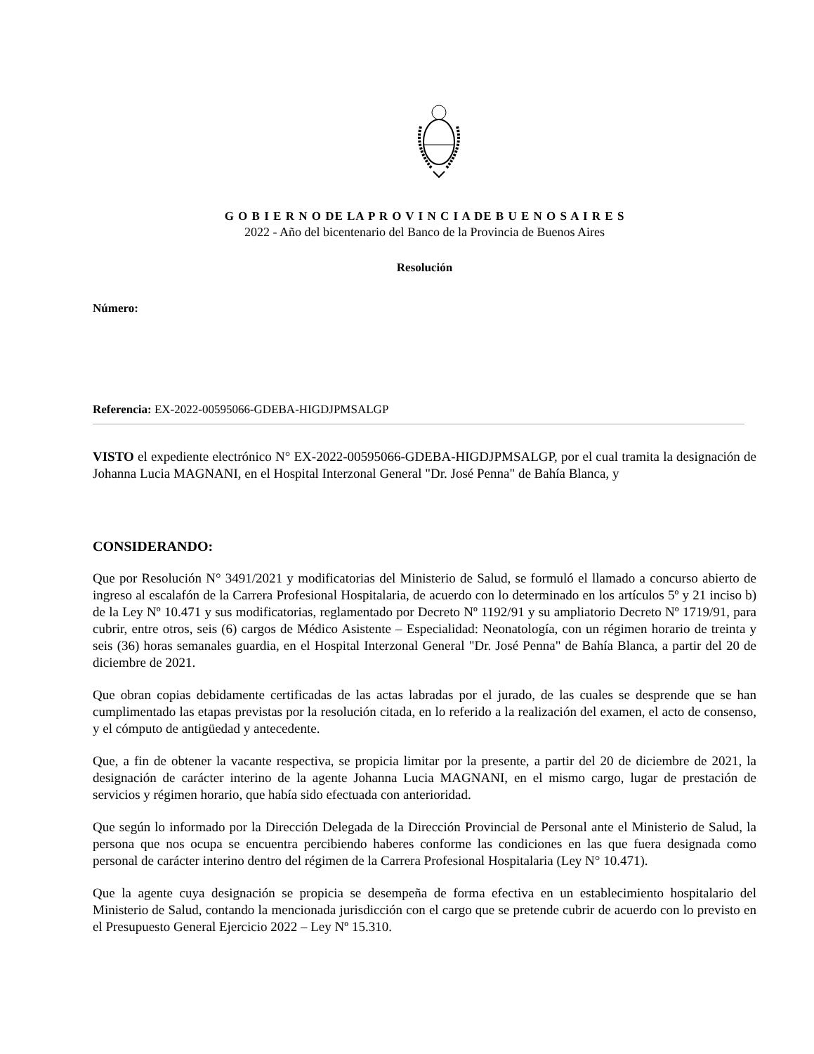G O B I E R N O DE LA P R O V I N C I A DE B U E N O S A I R E S
2022 - Año del bicentenario del Banco de la Provincia de Buenos Aires
Resolución
Número:
Referencia: EX-2022-00595066-GDEBA-HIGDJPMSALGP
VISTO el expediente electrónico N° EX-2022-00595066-GDEBA-HIGDJPMSALGP, por el cual tramita la designación de Johanna Lucia MAGNANI, en el Hospital Interzonal General "Dr. José Penna" de Bahía Blanca, y
CONSIDERANDO:
Que por Resolución N° 3491/2021 y modificatorias del Ministerio de Salud, se formuló el llamado a concurso abierto de ingreso al escalafón de la Carrera Profesional Hospitalaria, de acuerdo con lo determinado en los artículos 5º y 21 inciso b) de la Ley Nº 10.471 y sus modificatorias, reglamentado por Decreto Nº 1192/91 y su ampliatorio Decreto Nº 1719/91, para cubrir, entre otros, seis (6) cargos de Médico Asistente – Especialidad: Neonatología, con un régimen horario de treinta y seis (36) horas semanales guardia, en el Hospital Interzonal General "Dr. José Penna" de Bahía Blanca, a partir del 20 de diciembre de 2021.
Que obran copias debidamente certificadas de las actas labradas por el jurado, de las cuales se desprende que se han cumplimentado las etapas previstas por la resolución citada, en lo referido a la realización del examen, el acto de consenso, y el cómputo de antigüedad y antecedente.
Que, a fin de obtener la vacante respectiva, se propicia limitar por la presente, a partir del 20 de diciembre de 2021, la designación de carácter interino de la agente Johanna Lucia MAGNANI, en el mismo cargo, lugar de prestación de servicios y régimen horario, que había sido efectuada con anterioridad.
Que según lo informado por la Dirección Delegada de la Dirección Provincial de Personal ante el Ministerio de Salud, la persona que nos ocupa se encuentra percibiendo haberes conforme las condiciones en las que fuera designada como personal de carácter interino dentro del régimen de la Carrera Profesional Hospitalaria (Ley N° 10.471).
Que la agente cuya designación se propicia se desempeña de forma efectiva en un establecimiento hospitalario del Ministerio de Salud, contando la mencionada jurisdicción con el cargo que se pretende cubrir de acuerdo con lo previsto en el Presupuesto General Ejercicio 2022 – Ley Nº 15.310.